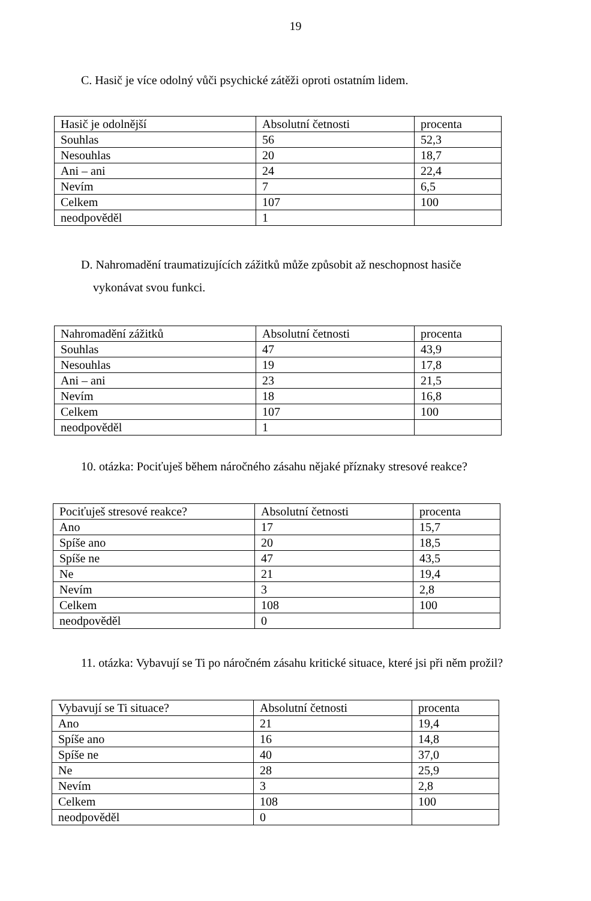19
C. Hasič je více odolný vůči psychické zátěži oproti ostatním lidem.
| Hasič je odolnější | Absolutní četnosti | procenta |
| --- | --- | --- |
| Souhlas | 56 | 52,3 |
| Nesouhlas | 20 | 18,7 |
| Ani – ani | 24 | 22,4 |
| Nevím | 7 | 6,5 |
| Celkem | 107 | 100 |
| neodpověděl | 1 | |
D. Nahromadění traumatizujících zážitků může způsobit až neschopnost hasiče
vykonávat svou funkci.
| Nahromadění zážitků | Absolutní četnosti | procenta |
| --- | --- | --- |
| Souhlas | 47 | 43,9 |
| Nesouhlas | 19 | 17,8 |
| Ani – ani | 23 | 21,5 |
| Nevím | 18 | 16,8 |
| Celkem | 107 | 100 |
| neodpověděl | 1 | |
10. otázka: Pociťuješ během náročného zásahu nějaké příznaky stresové reakce?
| Pociťuješ stresové reakce? | Absolutní četnosti | procenta |
| --- | --- | --- |
| Ano | 17 | 15,7 |
| Spíše ano | 20 | 18,5 |
| Spíše ne | 47 | 43,5 |
| Ne | 21 | 19,4 |
| Nevím | 3 | 2,8 |
| Celkem | 108 | 100 |
| neodpověděl | 0 | |
11. otázka: Vybavují se Ti po náročném zásahu kritické situace, které jsi při něm prožil?
| Vybavují se Ti situace? | Absolutní četnosti | procenta |
| --- | --- | --- |
| Ano | 21 | 19,4 |
| Spíše ano | 16 | 14,8 |
| Spíše ne | 40 | 37,0 |
| Ne | 28 | 25,9 |
| Nevím | 3 | 2,8 |
| Celkem | 108 | 100 |
| neodpověděl | 0 | |